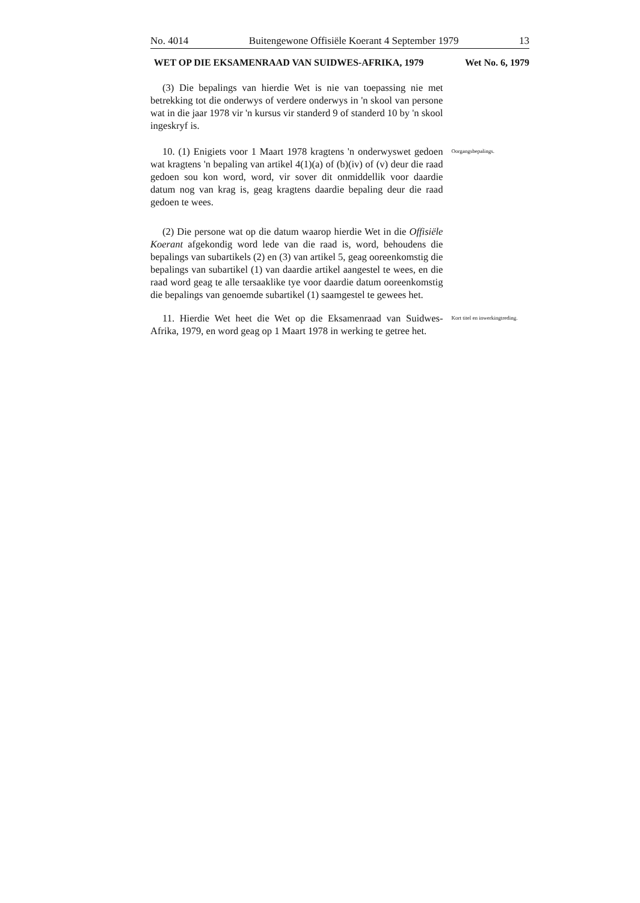No. 4014 Buitengewone Offisiële Koerant 4 September 1979 13
WET OP DIE EKSAMENRAAD VAN SUIDWES-AFRIKA, 1979 Wet No. 6, 1979
(3) Die bepalings van hierdie Wet is nie van toepassing nie met betrekking tot die onderwys of verdere onderwys in 'n skool van persone wat in die jaar 1978 vir 'n kursus vir standerd 9 of standerd 10 by 'n skool ingeskryf is.
10. (1) Enigiets voor 1 Maart 1978 kragtens 'n onderwyswet gedoen wat kragtens 'n bepaling van artikel 4(1)(a) of (b)(iv) of (v) deur die raad gedoen sou kon word, word, vir sover dit onmiddellik voor daardie datum nog van krag is, geag kragtens daardie bepaling deur die raad gedoen te wees.
Oorgangsbepalings.
(2) Die persone wat op die datum waarop hierdie Wet in die Offisiële Koerant afgekondig word lede van die raad is, word, behoudens die bepalings van subartikels (2) en (3) van artikel 5, geag ooreenkomstig die bepalings van subartikel (1) van daardie artikel aangestel te wees, en die raad word geag te alle tersaaklike tye voor daardie datum ooreenkomstig die bepalings van genoemde subartikel (1) saamgestel te gewees het.
11. Hierdie Wet heet die Wet op die Eksamenraad van Suidwes-Afrika, 1979, en word geag op 1 Maart 1978 in werking te getree het.
Kort titel en inwerkingtreding.